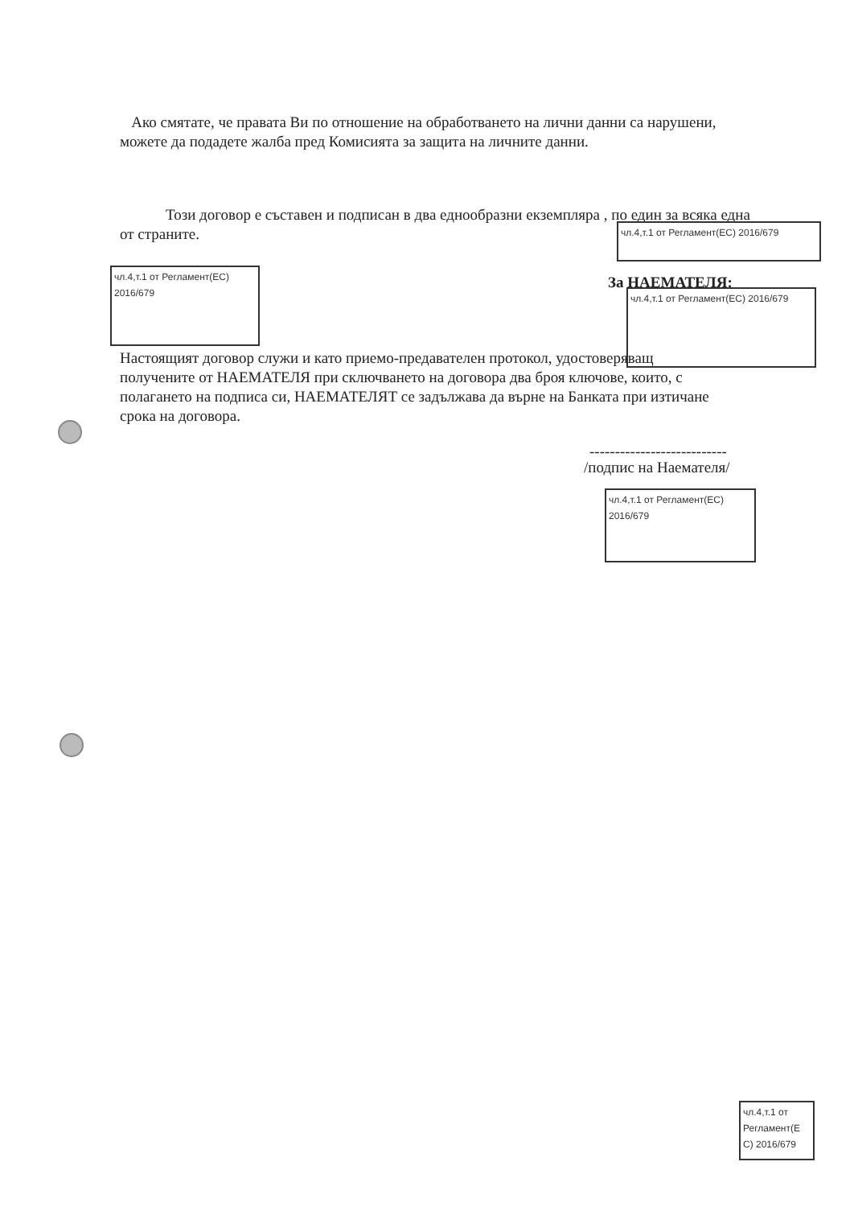Ако смятате, че правата Ви по отношение на обработването на лични данни са нарушени, можете да подадете жалба пред Комисията за защита на личните данни.
Този договор е съставен и подписан в два еднообразни екземпляра , по един за всяка една от страните.
чл.4,т.1 от Регламент(ЕС) 2016/679
чл.4,т.1 от Регламент(ЕС) 2016/679
За НАЕМАТЕЛЯ:
чл.4,т.1 от Регламент(ЕС) 2016/679
Настоящият договор служи и като приемо-предавателен протокол, удостоверяващ получените от НАЕМАТЕЛЯ при сключването на договора два броя ключове, които, с полагането на подписа си, НАЕМАТЕЛЯТ се задължава да върне на Банката при изтичане срока на договора.
---------------------------
/подпис на Наемателя/
чл.4,т.1 от Регламент(ЕС) 2016/679
чл.4,т.1 от Регламент(Е С) 2016/679